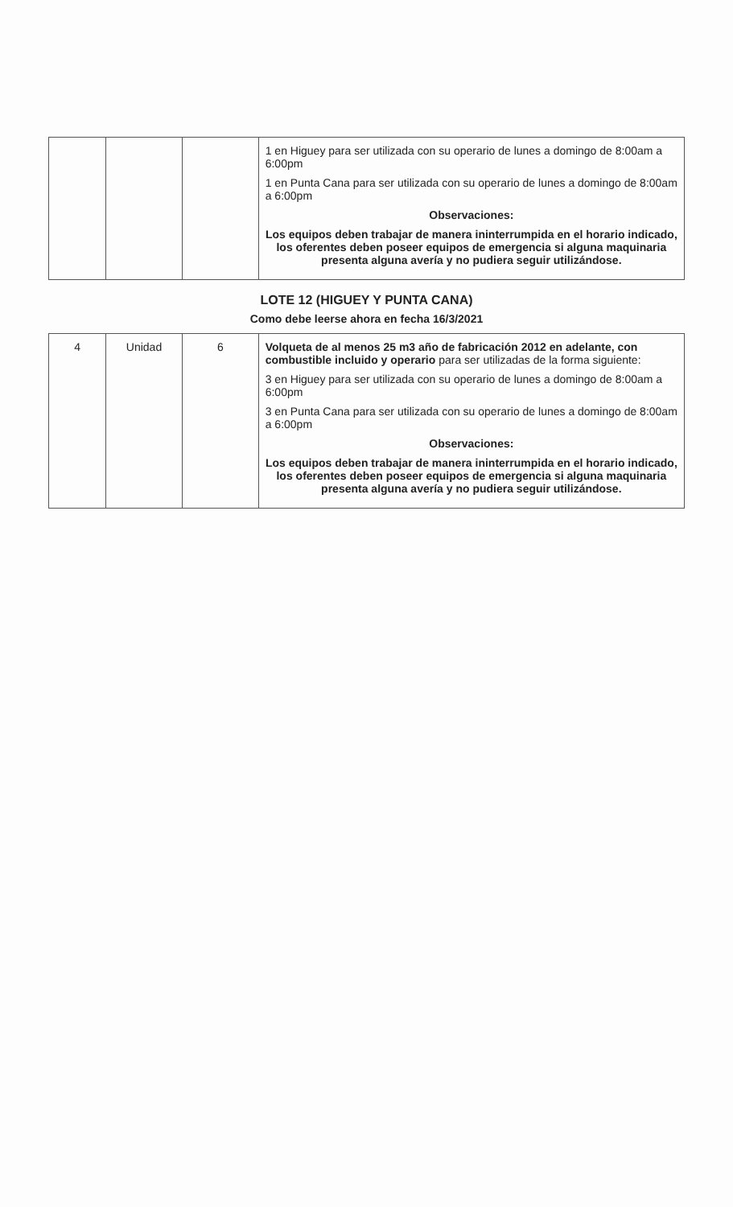| | | | 1 en Higuey para ser utilizada con su operario de lunes a domingo de 8:00am a 6:00pm 1 en Punta Cana para ser utilizada con su operario de lunes a domingo de 8:00am a 6:00pm Observaciones: Los equipos deben trabajar de manera ininterrumpida en el horario indicado, los oferentes deben poseer equipos de emergencia si alguna maquinaria presenta alguna avería y no pudiera seguir utilizándose. |
LOTE 12 (HIGUEY Y PUNTA CANA)
Como debe leerse ahora en fecha 16/3/2021
| 4 | Unidad | 6 | Volqueta de al menos 25 m3 año de fabricación 2012 en adelante, con combustible incluido y operario para ser utilizadas de la forma siguiente: 3 en Higuey para ser utilizada con su operario de lunes a domingo de 8:00am a 6:00pm 3 en Punta Cana para ser utilizada con su operario de lunes a domingo de 8:00am a 6:00pm Observaciones: Los equipos deben trabajar de manera ininterrumpida en el horario indicado, los oferentes deben poseer equipos de emergencia si alguna maquinaria presenta alguna avería y no pudiera seguir utilizándose. |